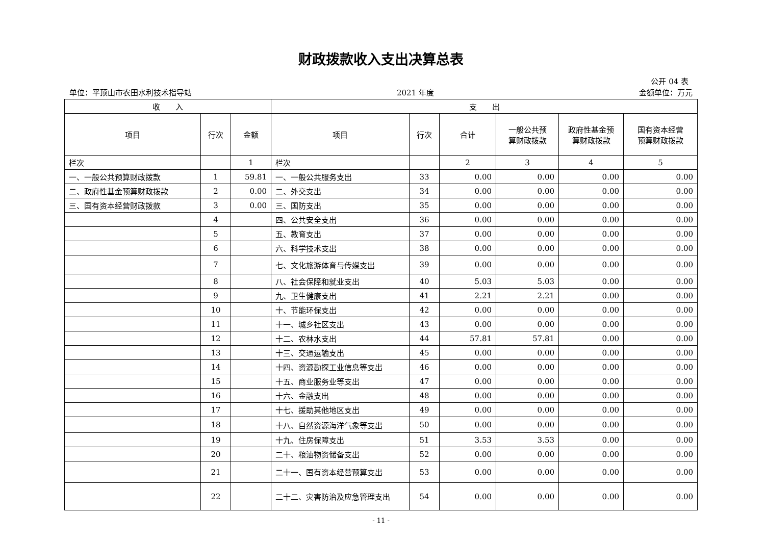财政拨款收入支出决算总表
公开 04 表
单位：平顶山市农田水利技术指导站 2021 年度 金额单位：万元
| 收 入 | | | 支 出 | | | | | |
| --- | --- | --- | --- | --- | --- | --- | --- | --- |
| 项目 | 行次 | 金额 | 项目 | 行次 | 合计 | 一般公共预 算财政拨款 | 政府性基金预 算财政拨款 | 国有资本经营 预算财政拨款 |
| 栏次 | | 1 | 栏次 | | 2 | 3 | 4 | 5 |
| 一、一般公共预算财政拨款 | 1 | 59.81 | 一、一般公共服务支出 | 33 | 0.00 | 0.00 | 0.00 | 0.00 |
| 二、政府性基金预算财政拨款 | 2 | 0.00 | 二、外交支出 | 34 | 0.00 | 0.00 | 0.00 | 0.00 |
| 三、国有资本经营财政拨款 | 3 | 0.00 | 三、国防支出 | 35 | 0.00 | 0.00 | 0.00 | 0.00 |
| | 4 | | 四、公共安全支出 | 36 | 0.00 | 0.00 | 0.00 | 0.00 |
| | 5 | | 五、教育支出 | 37 | 0.00 | 0.00 | 0.00 | 0.00 |
| | 6 | | 六、科学技术支出 | 38 | 0.00 | 0.00 | 0.00 | 0.00 |
| | 7 | | 七、文化旅游体育与传媒支出 | 39 | 0.00 | 0.00 | 0.00 | 0.00 |
| | 8 | | 八、社会保障和就业支出 | 40 | 5.03 | 5.03 | 0.00 | 0.00 |
| | 9 | | 九、卫生健康支出 | 41 | 2.21 | 2.21 | 0.00 | 0.00 |
| | 10 | | 十、节能环保支出 | 42 | 0.00 | 0.00 | 0.00 | 0.00 |
| | 11 | | 十一、城乡社区支出 | 43 | 0.00 | 0.00 | 0.00 | 0.00 |
| | 12 | | 十二、农林水支出 | 44 | 57.81 | 57.81 | 0.00 | 0.00 |
| | 13 | | 十三、交通运输支出 | 45 | 0.00 | 0.00 | 0.00 | 0.00 |
| | 14 | | 十四、资源勘探工业信息等支出 | 46 | 0.00 | 0.00 | 0.00 | 0.00 |
| | 15 | | 十五、商业服务业等支出 | 47 | 0.00 | 0.00 | 0.00 | 0.00 |
| | 16 | | 十六、金融支出 | 48 | 0.00 | 0.00 | 0.00 | 0.00 |
| | 17 | | 十七、援助其他地区支出 | 49 | 0.00 | 0.00 | 0.00 | 0.00 |
| | 18 | | 十八、自然资源海洋气象等支出 | 50 | 0.00 | 0.00 | 0.00 | 0.00 |
| | 19 | | 十九、住房保障支出 | 51 | 3.53 | 3.53 | 0.00 | 0.00 |
| | 20 | | 二十、粮油物资储备支出 | 52 | 0.00 | 0.00 | 0.00 | 0.00 |
| | 21 | | 二十一、国有资本经营预算支出 | 53 | 0.00 | 0.00 | 0.00 | 0.00 |
| | 22 | | 二十二、灾害防治及应急管理支出 | 54 | 0.00 | 0.00 | 0.00 | 0.00 |
- 11 -